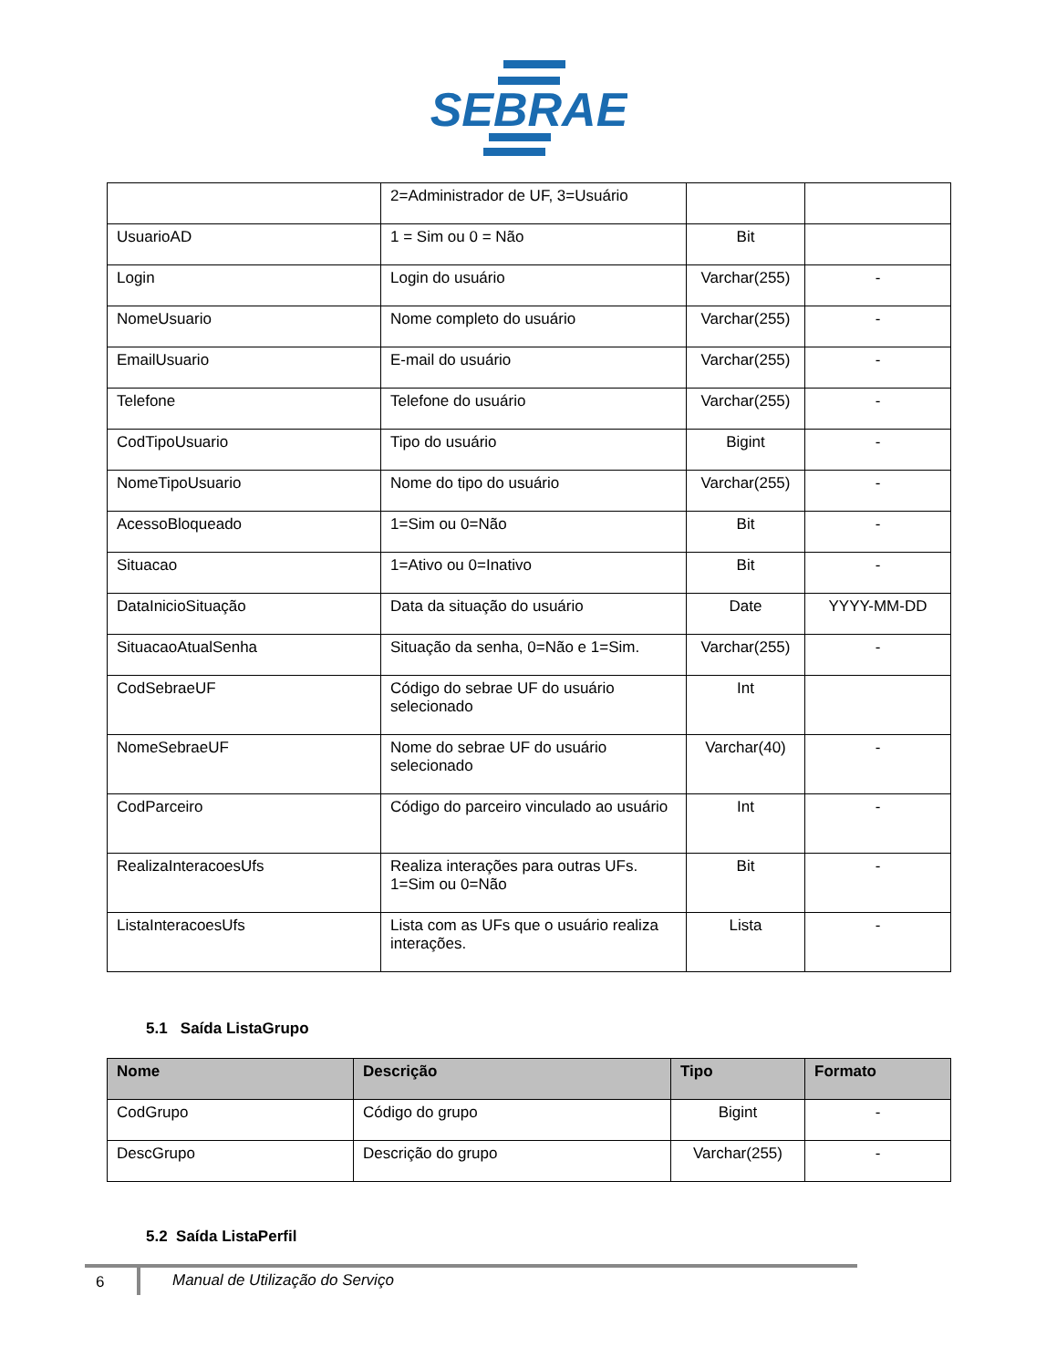SEBRAE
| | 2=Administrador de UF, 3=Usuário | | |
| UsuarioAD | 1 = Sim ou 0 = Não | Bit | |
| Login | Login do usuário | Varchar(255) | - |
| NomeUsuario | Nome completo do usuário | Varchar(255) | - |
| EmailUsuario | E-mail do usuário | Varchar(255) | - |
| Telefone | Telefone do usuário | Varchar(255) | - |
| CodTipoUsuario | Tipo do usuário | Bigint | - |
| NomeTipoUsuario | Nome do tipo do usuário | Varchar(255) | - |
| AcessoBloqueado | 1=Sim ou 0=Não | Bit | - |
| Situacao | 1=Ativo ou 0=Inativo | Bit | - |
| DataInicioSituação | Data da situação do usuário | Date | YYYY-MM-DD |
| SituacaoAtualSenha | Situação da senha, 0=Não e 1=Sim. | Varchar(255) | - |
| CodSebraeUF | Código do sebrae UF do usuário selecionado | Int | |
| NomeSebraeUF | Nome do sebrae UF do usuário selecionado | Varchar(40) | - |
| CodParceiro | Código do parceiro vinculado ao usuário | Int | - |
| RealizaInteracoesUfs | Realiza interações para outras UFs. 1=Sim ou 0=Não | Bit | - |
| ListaInteracoesUfs | Lista com as UFs que o usuário realiza interações. | Lista | - |
5.1 Saída ListaGrupo
| Nome | Descrição | Tipo | Formato |
| --- | --- | --- | --- |
| CodGrupo | Código do grupo | Bigint | - |
| DescGrupo | Descrição do grupo | Varchar(255) | - |
5.2 Saída ListaPerfil
6
Manual de Utilização do Serviço